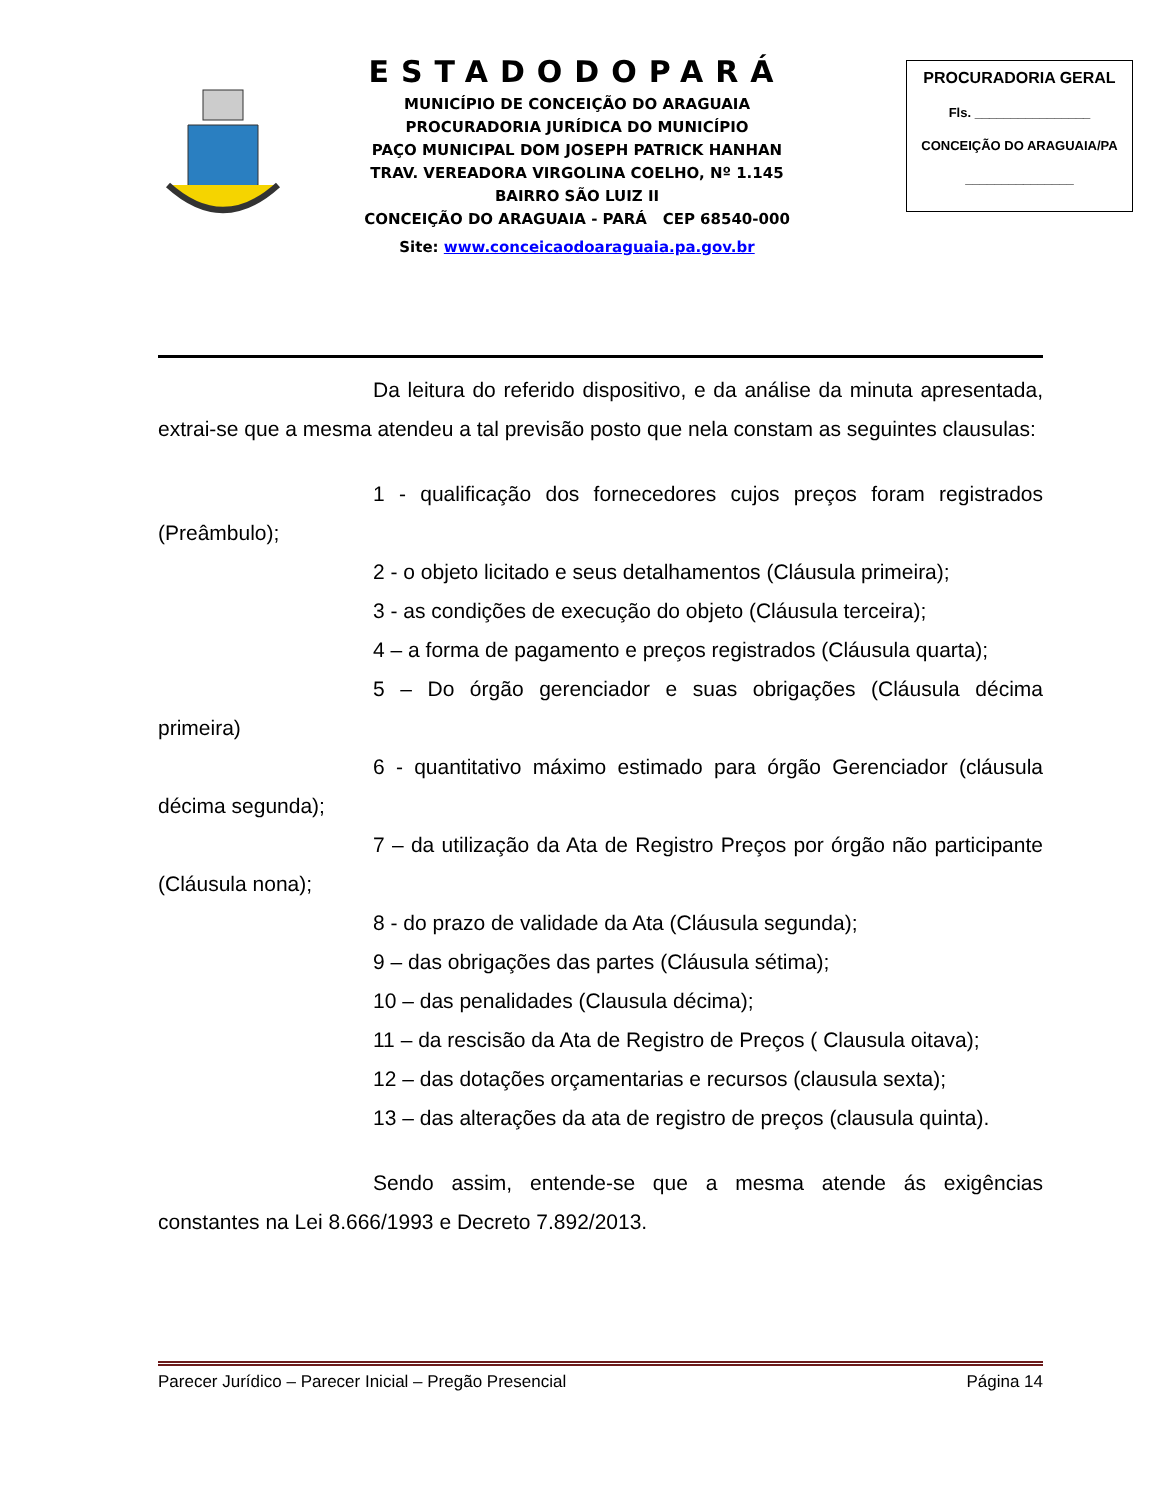ESTADODOPARÁ
MUNICÍPIO DE CONCEIÇÃO DO ARAGUAIA
PROCURADORIA JURÍDICA DO MUNICÍPIO
PAÇO MUNICIPAL DOM JOSEPH PATRICK HANHAN
TRAV. VEREADORA VIRGOLINA COELHO, Nº 1.145
BAIRRO SÃO LUIZ II
CONCEIÇÃO DO ARAGUAIA - PARÁ CEP 68540-000
Site: www.conceicaodoaraguaia.pa.gov.br
PROCURADORIA GERAL
Fls. ________________
CONCEIÇÃO DO ARAGUAIA/PA
_______________
Da leitura do referido dispositivo, e da análise da minuta apresentada, extrai-se que a mesma atendeu a tal previsão posto que nela constam as seguintes clausulas:
1 - qualificação dos fornecedores cujos preços foram registrados (Preâmbulo);
2 - o objeto licitado e seus detalhamentos (Cláusula primeira);
3 - as condições de execução do objeto (Cláusula terceira);
4 – a forma de pagamento e preços registrados (Cláusula quarta);
5 – Do órgão gerenciador e suas obrigações (Cláusula décima primeira)
6 - quantitativo máximo estimado para órgão Gerenciador (cláusula décima segunda);
7 – da utilização da Ata de Registro Preços por órgão não participante (Cláusula nona);
8 - do prazo de validade da Ata (Cláusula segunda);
9 – das obrigações das partes (Cláusula sétima);
10 – das penalidades (Clausula décima);
11 – da rescisão da Ata de Registro de Preços ( Clausula oitava);
12 – das dotações orçamentarias e recursos (clausula sexta);
13 – das alterações da ata de registro de preços (clausula quinta).
Sendo assim, entende-se que a mesma atende ás exigências constantes na Lei 8.666/1993 e Decreto 7.892/2013.
Parecer Jurídico – Parecer Inicial – Pregão Presencial Página 14